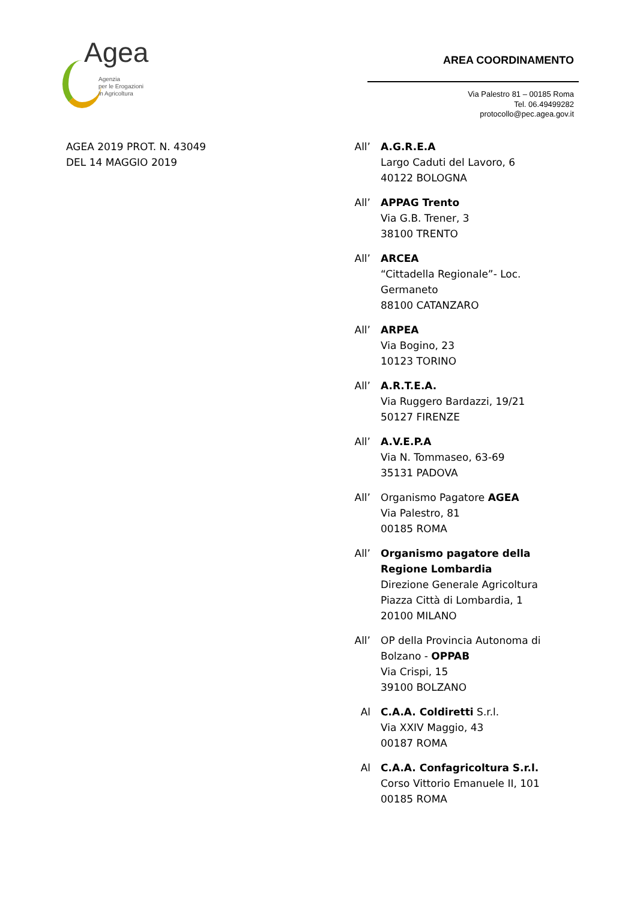Agea
Agenzia
per le Erogazioni
in Agricoltura
AREA COORDINAMENTO
Via Palestro 81 – 00185 Roma
Tel. 06.49499282
protocollo@pec.agea.gov.it
AGEA 2019 PROT. N. 43049
DEL 14 MAGGIO 2019
All’ A.G.R.E.A
Largo Caduti del Lavoro, 6
40122 BOLOGNA
All’ APPAG Trento
Via G.B. Trener, 3
38100 TRENTO
All’ ARCEA
“Cittadella Regionale”- Loc. Germaneto
88100 CATANZARO
All’ ARPEA
Via Bogino, 23
10123 TORINO
All’ A.R.T.E.A.
Via Ruggero Bardazzi, 19/21
50127 FIRENZE
All’ A.V.E.P.A
Via N. Tommaseo, 63-69
35131 PADOVA
All’ Organismo Pagatore AGEA
Via Palestro, 81
00185 ROMA
All’ Organismo pagatore della Regione Lombardia
Direzione Generale Agricoltura
Piazza Città di Lombardia, 1
20100 MILANO
All’ OP della Provincia Autonoma di Bolzano - OPPAB
Via Crispi, 15
39100 BOLZANO
Al C.A.A. Coldiretti S.r.l.
Via XXIV Maggio, 43
00187 ROMA
Al C.A.A. Confagricoltura S.r.l.
Corso Vittorio Emanuele II, 101
00185 ROMA